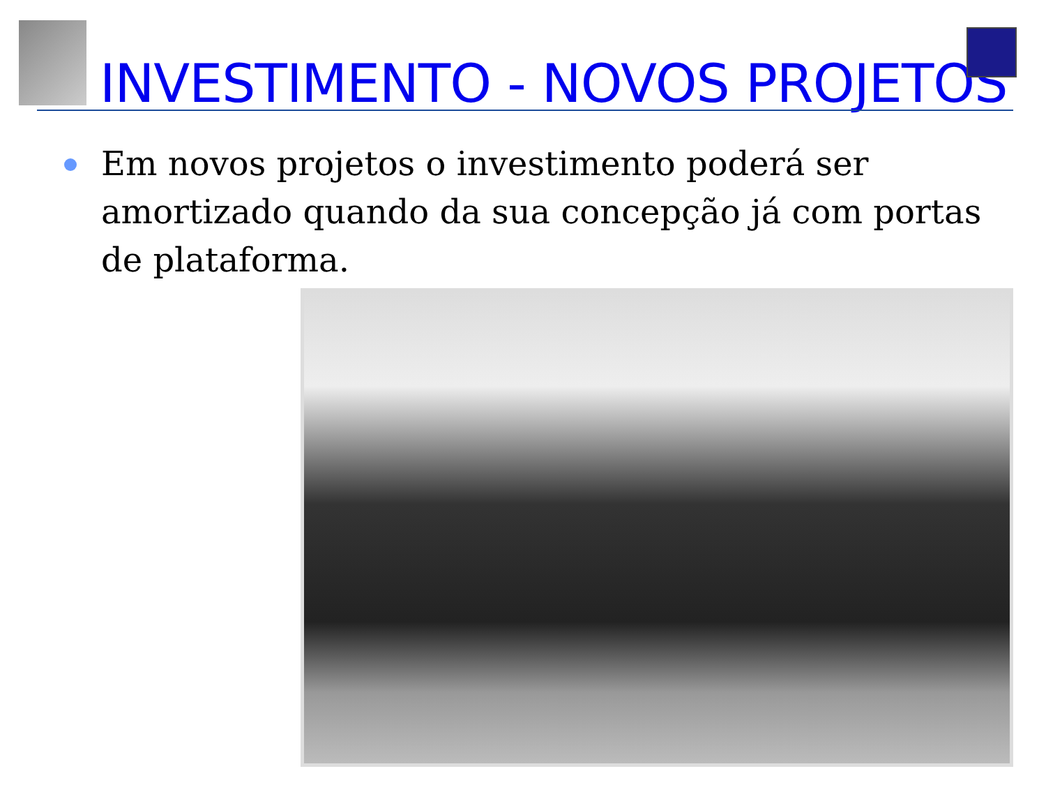INVESTIMENTO - NOVOS PROJETOS
Em novos projetos o investimento poderá ser amortizado quando da sua concepção já com portas de plataforma.